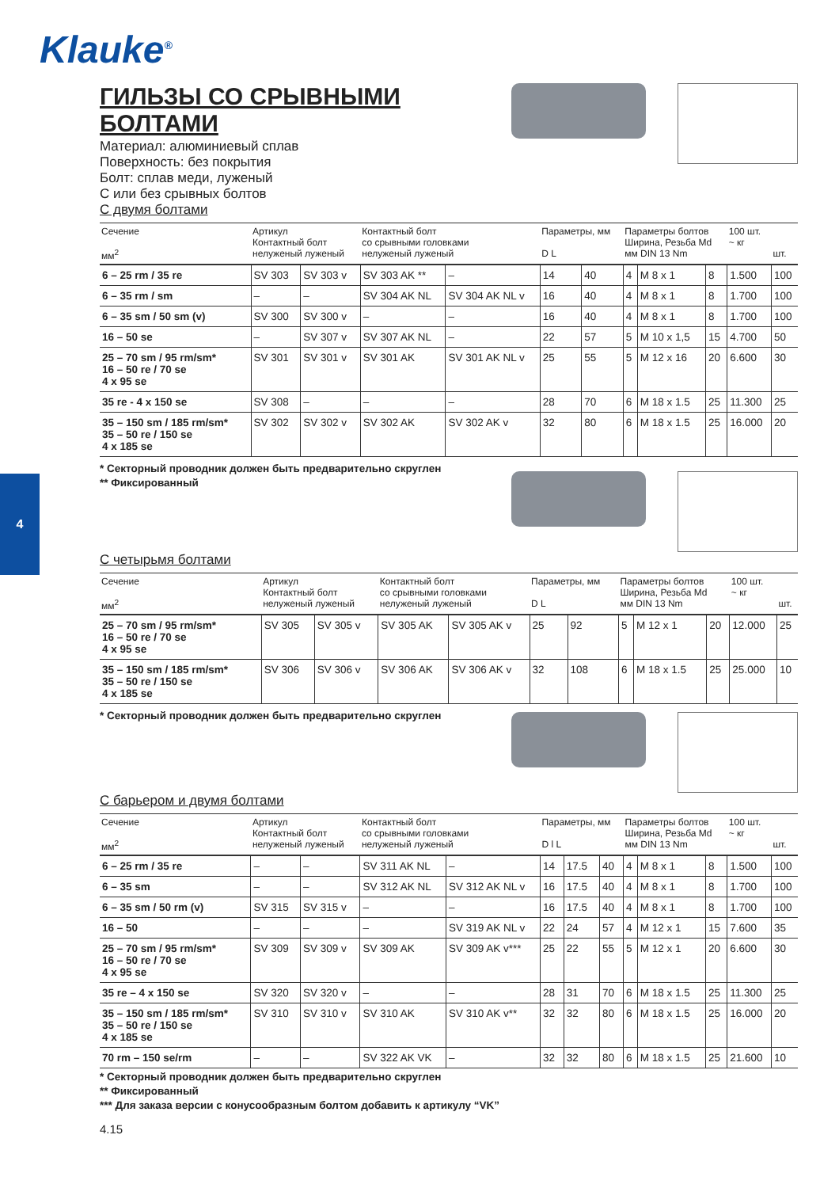Klauke<sup>®</sup>
4
ГИЛЬЗЫ СО СРЫВНЫМИ БОЛТАМИ
Материал: алюминиевый сплав
Поверхность: без покрытия
Болт: сплав меди, луженый
С или без срывных болтов
С двумя болтами
| Сечение мм<sup>2</sup> | Артикул Контактный болт нелуженый луженый | | Контактный болт со срывными головками нелуженый луженый | | Параметры, мм D L | | Параметры болтов Ширина, Резьба Md мм DIN 13 Nm | | | 100 шт. ~ кг | шт. |
| --- | --- | --- | --- | --- | --- | --- | --- | --- | --- | --- | --- |
| 6 – 25 rm / 35 re | SV 303 | SV 303 v | SV 303 AK ** | – | 14 | 40 | 4 | M 8 x 1 | 8 | 1.500 | 100 |
| 6 – 35 rm / sm | – | – | SV 304 AK NL | SV 304 AK NL v | 16 | 40 | 4 | M 8 x 1 | 8 | 1.700 | 100 |
| 6 – 35 sm / 50 sm (v) | SV 300 | SV 300 v | – | – | 16 | 40 | 4 | M 8 x 1 | 8 | 1.700 | 100 |
| 16 – 50 se | – | SV 307 v | SV 307 AK NL | – | 22 | 57 | 5 | M 10 x 1,5 | 15 | 4.700 | 50 |
| 25 – 70 sm / 95 rm/sm* 16 – 50 re / 70 se 4 x 95 se | SV 301 | SV 301 v | SV 301 AK | SV 301 AK NL v | 25 | 55 | 5 | M 12 x 16 | 20 | 6.600 | 30 |
| 35 re - 4 x 150 se | SV 308 | – | – | – | 28 | 70 | 6 | M 18 x 1.5 | 25 | 11.300 | 25 |
| 35 – 150 sm / 185 rm/sm* 35 – 50 re / 150 se 4 x 185 se | SV 302 | SV 302 v | SV 302 AK | SV 302 AK v | 32 | 80 | 6 | M 18 x 1.5 | 25 | 16.000 | 20 |
* Секторный проводник должен быть предварительно скруглен
** Фиксированный
С четырьмя болтами
| Сечение мм<sup>2</sup> | Артикул Контактный болт нелуженый луженый | | Контактный болт со срывными головками нелуженый луженый | | Параметры, мм D L | | Параметры болтов Ширина, Резьба Md мм DIN 13 Nm | | | 100 шт. ~ кг | шт. |
| --- | --- | --- | --- | --- | --- | --- | --- | --- | --- | --- | --- |
| 25 – 70 sm / 95 rm/sm* 16 – 50 re / 70 se 4 x 95 se | SV 305 | SV 305 v | SV 305 AK | SV 305 AK v | 25 | 92 | 5 | M 12 x 1 | 20 | 12.000 | 25 |
| 35 – 150 sm / 185 rm/sm* 35 – 50 re / 150 se 4 x 185 se | SV 306 | SV 306 v | SV 306 AK | SV 306 AK v | 32 | 108 | 6 | M 18 x 1.5 | 25 | 25.000 | 10 |
* Секторный проводник должен быть предварительно скруглен
С барьером и двумя болтами
| Сечение мм<sup>2</sup> | Артикул Контактный болт нелуженый луженый | | Контактный болт со срывными головками нелуженый луженый | | Параметры, мм D l L | | | Параметры болтов Ширина, Резьба Md мм DIN 13 Nm | | | 100 шт. ~ кг | шт. |
| --- | --- | --- | --- | --- | --- | --- | --- | --- | --- | --- | --- | --- |
| 6 – 25 rm / 35 re | – | – | SV 311 AK NL | – | 14 | 17.5 | 40 | 4 | M 8 x 1 | 8 | 1.500 | 100 |
| 6 – 35 sm | – | – | SV 312 AK NL | SV 312 AK NL v | 16 | 17.5 | 40 | 4 | M 8 x 1 | 8 | 1.700 | 100 |
| 6 – 35 sm / 50 rm (v) | SV 315 | SV 315 v | – | – | 16 | 17.5 | 40 | 4 | M 8 x 1 | 8 | 1.700 | 100 |
| 16 – 50 | – | – | – | SV 319 AK NL v | 22 | 24 | 57 | 4 | M 12 x 1 | 15 | 7.600 | 35 |
| 25 – 70 sm / 95 rm/sm* 16 – 50 re / 70 se 4 x 95 se | SV 309 | SV 309 v | SV 309 AK | SV 309 AK v*** | 25 | 22 | 55 | 5 | M 12 x 1 | 20 | 6.600 | 30 |
| 35 re – 4 x 150 se | SV 320 | SV 320 v | – | – | 28 | 31 | 70 | 6 | M 18 x 1.5 | 25 | 11.300 | 25 |
| 35 – 150 sm / 185 rm/sm* 35 – 50 re / 150 se 4 x 185 se | SV 310 | SV 310 v | SV 310 AK | SV 310 AK v** | 32 | 32 | 80 | 6 | M 18 x 1.5 | 25 | 16.000 | 20 |
| 70 rm – 150 se/rm | – | – | SV 322 AK VK | – | 32 | 32 | 80 | 6 | M 18 x 1.5 | 25 | 21.600 | 10 |
* Секторный проводник должен быть предварительно скруглен
** Фиксированный
*** Для заказа версии с конусообразным болтом добавить к артикулу “VK”
4.15